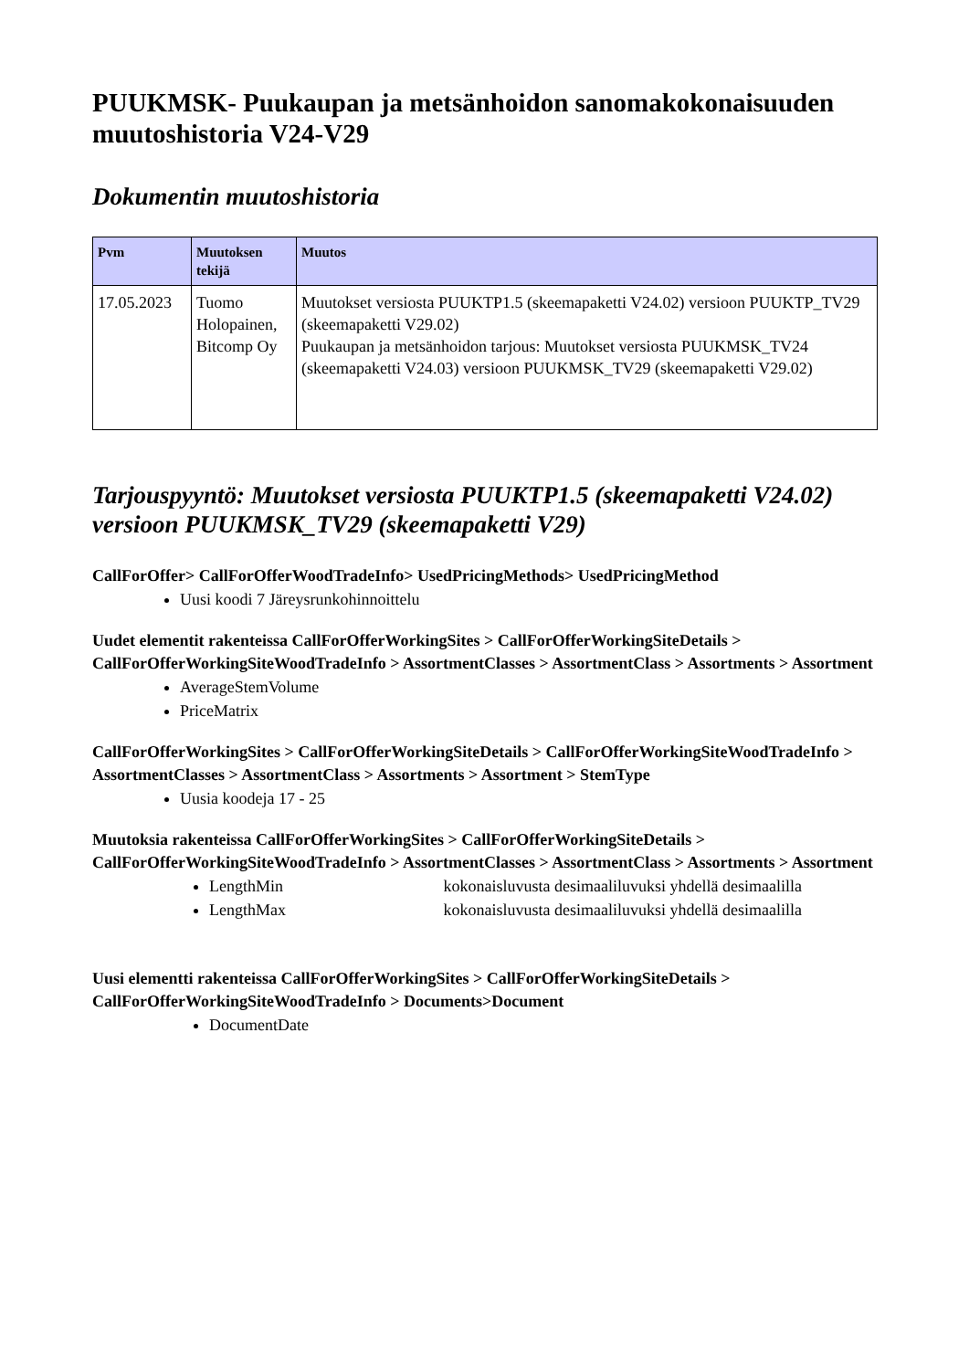PUUKMSK- Puukaupan ja metsänhoidon sanomakokonaisuuden muutoshistoria V24-V29
Dokumentin muutoshistoria
| Pvm | Muutoksen tekijä | Muutos |
| --- | --- | --- |
| 17.05.2023 | Tuomo Holopainen, Bitcomp Oy | Muutokset versiosta PUUKTP1.5 (skeemapaketti V24.02) versioon PUUKTP_TV29 (skeemapaketti V29.02) Puukaupan ja metsänhoidon tarjous: Muutokset versiosta PUUKMSK_TV24 (skeemapaketti V24.03) versioon PUUKMSK_TV29 (skeemapaketti V29.02) |
Tarjouspyyntö: Muutokset versiosta PUUKTP1.5 (skeemapaketti V24.02) versioon PUUKMSK_TV29 (skeemapaketti V29)
CallForOffer> CallForOfferWoodTradeInfo> UsedPricingMethods> UsedPricingMethod
Uusi koodi 7 Järeysrunkohinnoittelu
Uudet elementit rakenteissa CallForOfferWorkingSites > CallForOfferWorkingSiteDetails > CallForOfferWorkingSiteWoodTradeInfo > AssortmentClasses > AssortmentClass > Assortments > Assortment
AverageStemVolume
PriceMatrix
CallForOfferWorkingSites > CallForOfferWorkingSiteDetails > CallForOfferWorkingSiteWoodTradeInfo > AssortmentClasses > AssortmentClass > Assortments > Assortment > StemType
Uusia koodeja 17 - 25
Muutoksia rakenteissa CallForOfferWorkingSites > CallForOfferWorkingSiteDetails > CallForOfferWorkingSiteWoodTradeInfo > AssortmentClasses > AssortmentClass > Assortments > Assortment
LengthMin kokonaisluvusta desimaaliluvuksi yhdellä desimaalilla
LengthMax kokonaisluvusta desimaaliluvuksi yhdellä desimaalilla
Uusi elementti rakenteissa CallForOfferWorkingSites > CallForOfferWorkingSiteDetails > CallForOfferWorkingSiteWoodTradeInfo > Documents>Document
DocumentDate